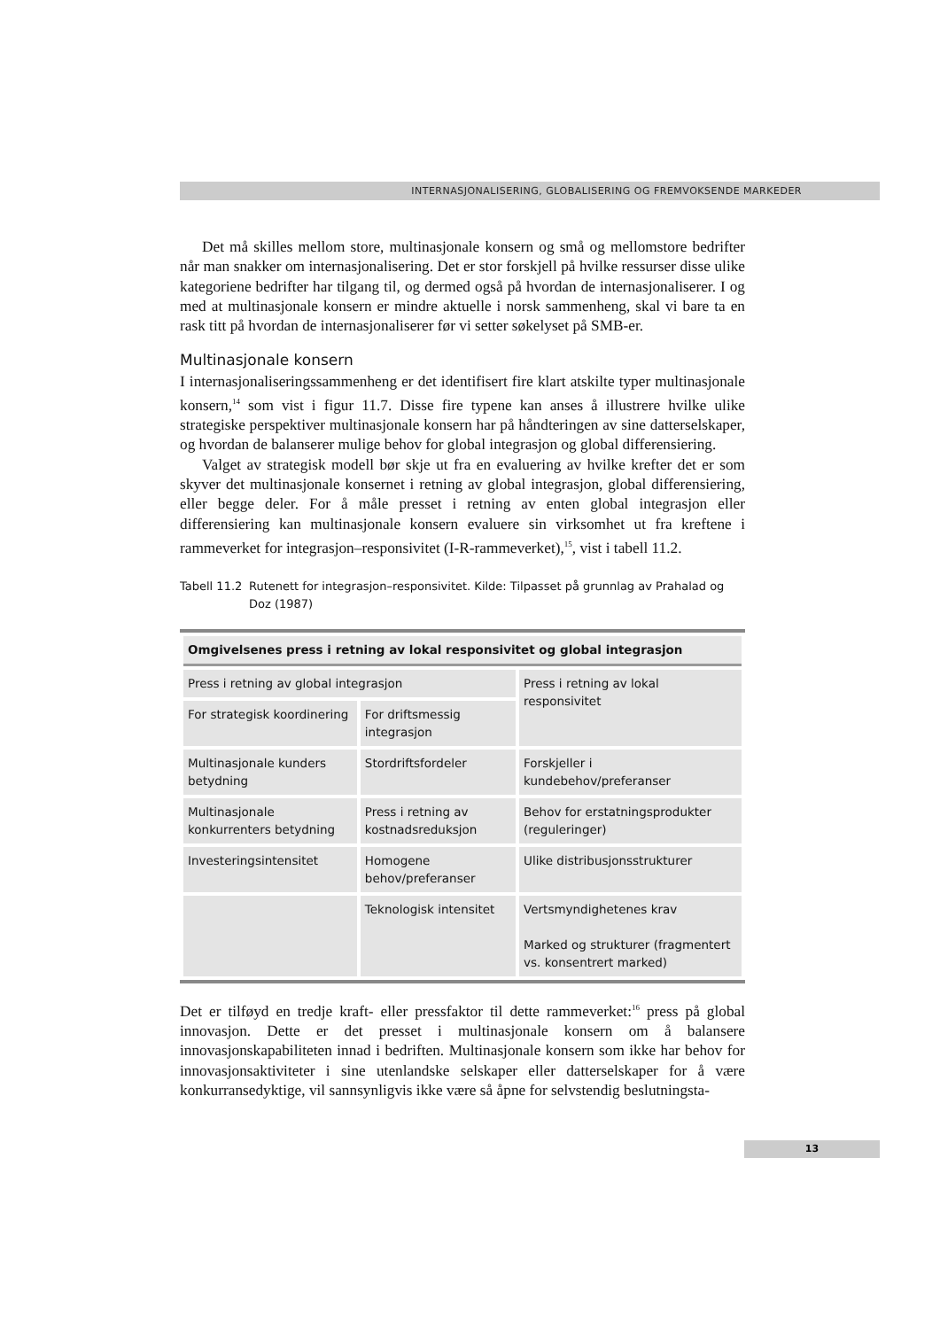INTERNASJONALISERING, GLOBALISERING OG FREMVOKSENDE MARKEDER
Det må skilles mellom store, multinasjonale konsern og små og mellomstore bedrifter når man snakker om internasjonalisering. Det er stor forskjell på hvilke ressurser disse ulike kategoriene bedrifter har tilgang til, og dermed også på hvordan de internasjonaliserer. I og med at multinasjonale konsern er mindre aktuelle i norsk sammenheng, skal vi bare ta en rask titt på hvordan de internasjonaliserer før vi setter søkelyset på SMB-er.
Multinasjonale konsern
I internasjonaliseringssammenheng er det identifisert fire klart atskilte typer multinasjonale konsern,<sup>14</sup> som vist i figur 11.7. Disse fire typene kan anses å illustrere hvilke ulike strategiske perspektiver multinasjonale konsern har på håndteringen av sine datterselskaper, og hvordan de balanserer mulige behov for global integrasjon og global differensiering.
Valget av strategisk modell bør skje ut fra en evaluering av hvilke krefter det er som skyver det multinasjonale konsernet i retning av global integrasjon, global differensiering, eller begge deler. For å måle presset i retning av enten global integrasjon eller differensiering kan multinasjonale konsern evaluere sin virksomhet ut fra kreftene i rammeverket for integrasjon–responsivitet (I-R-rammeverket),<sup>15</sup>, vist i tabell 11.2.
Tabell 11.2 Rutenett for integrasjon–responsivitet. Kilde: Tilpasset på grunnlag av Prahalad og Doz (1987)
| Omgivelsenes press i retning av lokal responsivitet og global integrasjon | | |
| --- | --- | --- |
| Press i retning av global integrasjon | | Press i retning av lokal responsivitet |
| For strategisk koordinering | For driftsmessig integrasjon | |
| Multinasjonale kunders betydning | Stordriftsfordeler | Forskjeller i kundebehov/preferanser |
| Multinasjonale konkurrenters betydning | Press i retning av kostnadsreduksjon | Behov for erstatningsprodukter (reguleringer) |
| Investeringsintensitet | Homogene behov/preferanser | Ulike distribusjonsstrukturer |
| | Teknologisk intensitet | Vertsmyndighetenes krav Marked og strukturer (fragmentert vs. konsentrert marked) |
Det er tilføyd en tredje kraft- eller pressfaktor til dette rammeverket:<sup>16</sup> press på global innovasjon. Dette er det presset i multinasjonale konsern om å balansere innovasjonskapabiliteten innad i bedriften. Multinasjonale konsern som ikke har behov for innovasjonsaktiviteter i sine utenlandske selskaper eller datterselskaper for å være konkurransedyktige, vil sannsynligvis ikke være så åpne for selvstendig beslutningsta-
13